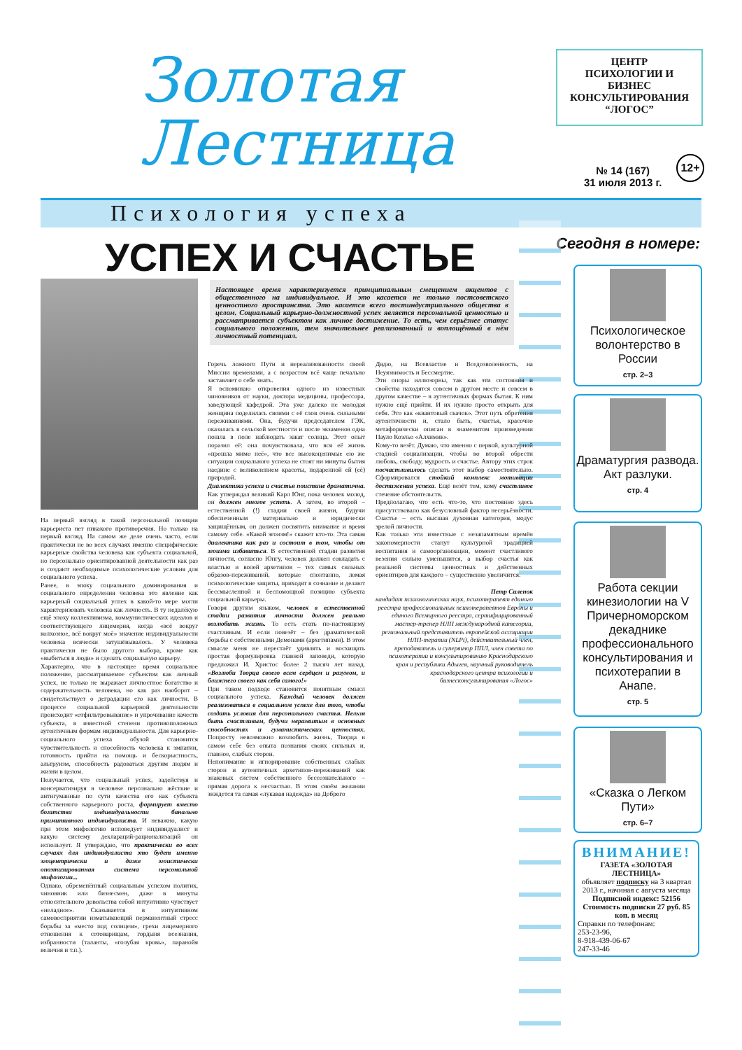Золотая
Лестница
ЦЕНТР
ПСИХОЛОГИИ И
БИЗНЕС
КОНСУЛЬТИРОВАНИЯ
“ЛОГОС”
12+
№ 14 (167)
31 июля 2013 г.
Психология успеха
УСПЕХ И СЧАСТЬЕ Сегодня в номере:
Настоящее время характеризуется принципиальным смещением акцентов с общественного на индивидуальное. И это касается не только постсоветского ценностного пространства. Это касается всего постиндустриального общества в целом. Социальный карьерно-должностной успех является персональной ценностью и рассматривается субъектом как личное достижение. То есть, чем серьёзнее статус социального положения, тем значительнее реализованный и воплощённый в нём личностный потенциал.
На первый взгляд в такой персональной позиции карьериста нет никакого противоречия. Но только на первый взгляд. На самом же деле очень часто, если практически не во всех случаях именно специфические карьерные свойства человека как субъекта социальной, но персонально ориентированной деятельности как раз и создают необходимые психологические условия для социального успеха.
Ранее, в эпоху социального доминирования и социального определения человека это явление как карьерный социальный успех в какой-то мере могли характеризовать человека как личность. В ту недалёкую ещё эпоху коллективизма, коммунистических идеалов и соответствующего лицемерия, когда «всё вокруг колхозное, всё вокруг моё» значение индивидуальности человека всячески затушёвывалось. У человека практически не было другого выбора, кроме как «выбиться в люди» и сделать социальную карьеру.
Характерно, что в настоящее время социальное положение, рассматриваемое субъектом как личный успех, не только не выражает личностное богатство и содержательность человека, но как раз наоборот – свидетельствует о деградации его как личности. В процессе социальной карьерной деятельности происходит «отфильтровывание» и упрочивание качеств субъекта, в известной степени противоположных аутентичным формам индивидуальности. Для карьерно-социального успеха обузой становится чувствительность и способность человека к эмпатии, готовность прийти на помощь и бескорыстность, альтруизм, способность радоваться другим людям и жизни в целом.
Получается, что социальный успех, задействуя и консерватизируя в человеке персонально жёсткие и антигуманные по сути качества его как субъекта собственного карьерного роста, формирует вместо богатства индивидуальности банально примитивного индивидуалиста. И неважно, какую при этом мифологию исповедует индивидуалист и какую систему деклараций-рационализаций он использует. Я утверждаю, что практически во всех случаях для индивидуалиста это будет именно эгоцентрически и даже эгоистически опоэтизированная система персональной мифологии...
Однако, обременённый социальным успехом политик, чиновник или бизнесмен, даже в минуты относительного довольства собой интуитивно чувствует «неладное». Сказывается в интуитивном самовосприятии изматывающий перманентный стресс борьбы за «место под солнцем», грехи лицемерного отношения к сотоварищам, гордыня всезнания, избранности (таланты, «голубая кровь», паранойя величия и т.п.).
Горечь ложного Пути и нереализованности своей Миссии временами, а с возрастом всё чаще печально заставляет о себе знать.
Я вспоминаю откровения одного из известных чиновников от науки, доктора медицины, профессора, заведующей кафедрой. Эта уже далеко не молодая женщина поделилась своими с её слов очень сильными переживаниями. Она, будучи председателем ГЭК, оказалась в сельской местности и после экзаменов одна пошла в поле наблюдать закат солнца. Этот опыт поразил её: она почувствовала, что вся её жизнь «прошла мимо неё», что все высокоценимые ею же ситуации социального успеха не стоят ни минуты бытия наедине с великолепием красоты, подаренной ей (её) природой.
Диалектика успеха и счастья поистине драматична. Как утверждал великий Карл Юнг, пока человек молод, он должен многое успеть. А затем, во второй – естественной (!) стадии своей жизни, будучи обеспеченным материально и юридически защищённым, он должен посвятить внимание и время самому себе. «Какой эгоизм!» скажет кто-то. Эта самая диалектика как раз и состоит в том, чтобы от эгоизма избавиться. В естественной стадии развития личности, согласно Юнгу, человек должен совладать с властью и волей архетипов – тех самых сильных образов-переживаний, которые спонтанно, ломая психологические защиты, приходят в сознание и делают бессмысленной и беспомощной позицию субъекта социальной карьеры.
Говоря другим языком, человек в естественной стадии развития личности должен реально возлюбить жизнь. То есть стать по-настоящему счастливым. И если повезёт – без драматической борьбы с собственными Демонами (архетипами). В этом смысле меня не перестаёт удивлять и восхищать простая формулировка главной заповеди, которую предложил И. Христос более 2 тысяч лет назад. «Возлюби Творца своего всем сердцем и разумом, и ближнего своего как себя самого!»
При таком подходе становится понятным смысл социального успеха. Каждый человек должен реализоваться в социальном успехе для того, чтобы создать условия для персонального счастья. Нельзя быть счастливым, будучи неразвитым в основных способностях и гуманистических ценностях. Попростy невозможно возлюбить жизнь, Творца в самом себе без опыта познания своих сильных и, главное, слабых сторон.
Непонимание и игнорирование собственных слабых сторон и аутентичных архетипов-переживаний как знаковых систем собственного бессознательного – прямая дорога к несчастью. В этом своём желании зиждется та самая «лукавая надежда» на Доброго
Дядю, на Всевластие и Вседозволенность, на Неуязвимость и Бессмертие.
Эти опоры иллюзорны, так как эти состояния и свойства находятся совсем в другом месте и совсем в другом качестве – в аутентичных формах бытия. К ним нужно ещё прийти. И их нужно просто открыть для себя. Это как «квантовый скачок». Этот путь обретения аутентичности и, стало быть, счастья, красочно метафорически описан в знаменитом произведении Пауло Коэльо «Алхимик».
Кому-то везёт. Думаю, что именно с первой, культурной стадией социализации, чтобы во второй обрести любовь, свободу, мудрость и счастье. Автору этих строк посчастливилось сделать этот выбор самостоятельно. Сформировался стойкий комплекс мотивации достижения успеха. Ещё везёт тем, кому счастливое стечение обстоятельств.
Предполагаю, что есть что-то, что постоянно здесь присутствовало как безусловный фактор несерьёзности. Счастье – есть высшая духовная категория, модус зрелой личности.
Как только эти известные с незапамятным времён закономерности станут культурной традицией воспитания и самоорганизации, момент счастливого везения сильно уменьшится, а выбор счастья как реальной системы ценностных и действенных ориентиров для каждого – существенно увеличится.
Петр Силенок
кандидат психологических наук, психотерапевт единого реестра профессиональных психотерапевтов Европы и единого Всемирного реестра, сертифицированный мастер-тренер НЛП международной категории, региональный представитель европейской ассоциации НЛП-терапии (NLPt), действительный член, преподаватель и супервизор ППЛ, член совета по психотерапии и консультированию Краснодарского края и республики Адыгея, научный руководитель краснодарского центра психологии и бизнесконсультирования «Логос»
Психологическое волонтерство в России
стр. 2–3
Драматургия развода. Акт разлуки.
стр. 4
Работа секции кинезиологии на V Причерноморском декаднике профессионального консультирования и психотерапии в Анапе.
стр. 5
«Сказка о Легком Пути»
стр. 6–7
ВНИМАНИЕ!
ГАЗЕТА «ЗОЛОТАЯ ЛЕСТНИЦА»
объявляет подписку на 3 квартал 2013 г., начиная с августа месяца
Подписной индекс: 52156
Стоимость подписки 27 руб. 85 коп. в месяц
Справки по телефонам:
253-23-96,
8-918-439-06-67
247-33-46